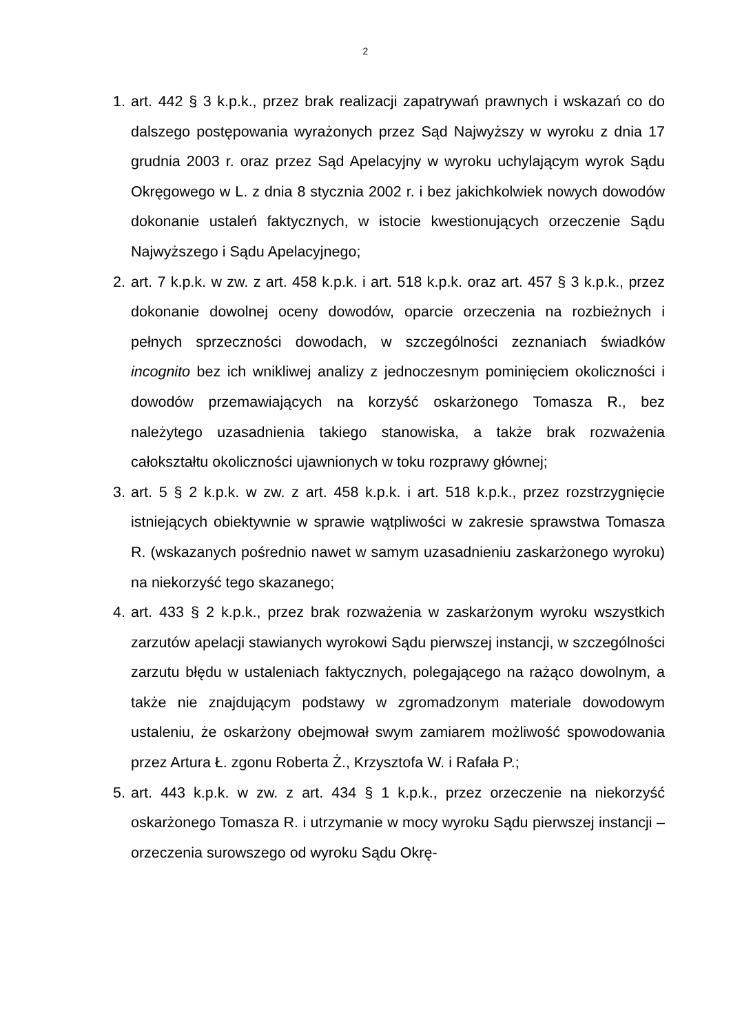2
1. art. 442 § 3 k.p.k., przez brak realizacji zapatrywań prawnych i wskazań co do dalszego postępowania wyrażonych przez Sąd Najwyższy w wyroku z dnia 17 grudnia 2003 r. oraz przez Sąd Apelacyjny w wyroku uchylającym wyrok Sądu Okręgowego w L. z dnia 8 stycznia 2002 r. i bez jakichkolwiek nowych dowodów dokonanie ustaleń faktycznych, w istocie kwestionujących orzeczenie Sądu Najwyższego i Sądu Apelacyjnego;
2. art. 7 k.p.k. w zw. z art. 458 k.p.k. i art. 518 k.p.k. oraz art. 457 § 3 k.p.k., przez dokonanie dowolnej oceny dowodów, oparcie orzeczenia na rozbieżnych i pełnych sprzeczności dowodach, w szczególności zeznaniach świadków incognito bez ich wnikliwej analizy z jednoczesnym pominięciem okoliczności i dowodów przemawiających na korzyść oskarżonego Tomasza R., bez należytego uzasadnienia takiego stanowiska, a także brak rozważenia całokształtu okoliczności ujawnionych w toku rozprawy głównej;
3. art. 5 § 2 k.p.k. w zw. z art. 458 k.p.k. i art. 518 k.p.k., przez rozstrzygnięcie istniejących obiektywnie w sprawie wątpliwości w zakresie sprawstwa Tomasza R. (wskazanych pośrednio nawet w samym uzasadnieniu zaskarżonego wyroku) na niekorzyść tego skazanego;
4. art. 433 § 2 k.p.k., przez brak rozważenia w zaskarżonym wyroku wszystkich zarzutów apelacji stawianych wyrokowi Sądu pierwszej instancji, w szczególności zarzutu błędu w ustaleniach faktycznych, polegającego na rażąco dowolnym, a także nie znajdującym podstawy w zgromadzonym materiale dowodowym ustaleniu, że oskarżony obejmował swym zamiarem możliwość spowodowania przez Artura Ł. zgonu Roberta Ż., Krzysztofa W. i Rafała P.;
5. art. 443 k.p.k. w zw. z art. 434 § 1 k.p.k., przez orzeczenie na niekorzyść oskarżonego Tomasza R. i utrzymanie w mocy wyroku Sądu pierwszej instancji – orzeczenia surowszego od wyroku Sądu Okrę-